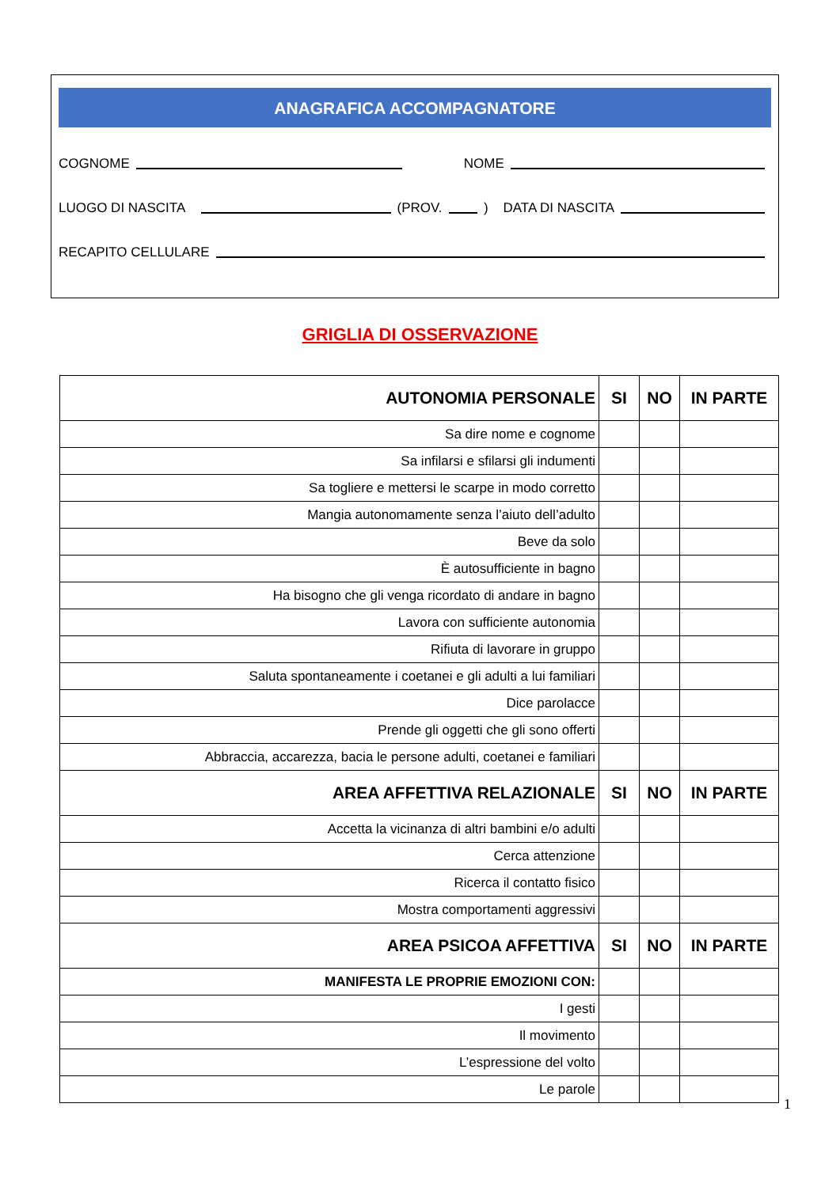ANAGRAFICA ACCOMPAGNATORE
COGNOME NOME
LUOGO DI NASCITA (PROV. ) DATA DI NASCITA
RECAPITO CELLULARE
GRIGLIA DI OSSERVAZIONE
| AUTONOMIA PERSONALE | SI | NO | IN PARTE |
| --- | --- | --- | --- |
| Sa dire nome e cognome | | | |
| Sa infilarsi e sfilarsi gli indumenti | | | |
| Sa togliere e mettersi le scarpe in modo corretto | | | |
| Mangia autonomamente senza l’aiuto dell’adulto | | | |
| Beve da solo | | | |
| È autosufficiente in bagno | | | |
| Ha bisogno che gli venga ricordato di andare in bagno | | | |
| Lavora con sufficiente autonomia | | | |
| Rifiuta di lavorare in gruppo | | | |
| Saluta spontaneamente i coetanei e gli adulti a lui familiari | | | |
| Dice parolacce | | | |
| Prende gli oggetti che gli sono offerti | | | |
| Abbraccia, accarezza, bacia le persone adulti, coetanei e familiari | | | |
| AREA AFFETTIVA RELAZIONALE | SI | NO | IN PARTE |
| Accetta la vicinanza di altri bambini e/o adulti | | | |
| Cerca attenzione | | | |
| Ricerca il contatto fisico | | | |
| Mostra comportamenti aggressivi | | | |
| AREA PSICOA AFFETTIVA | SI | NO | IN PARTE |
| MANIFESTA LE PROPRIE EMOZIONI CON: | | | |
| I gesti | | | |
| Il movimento | | | |
| L’espressione del volto | | | |
| Le parole | | | |
1